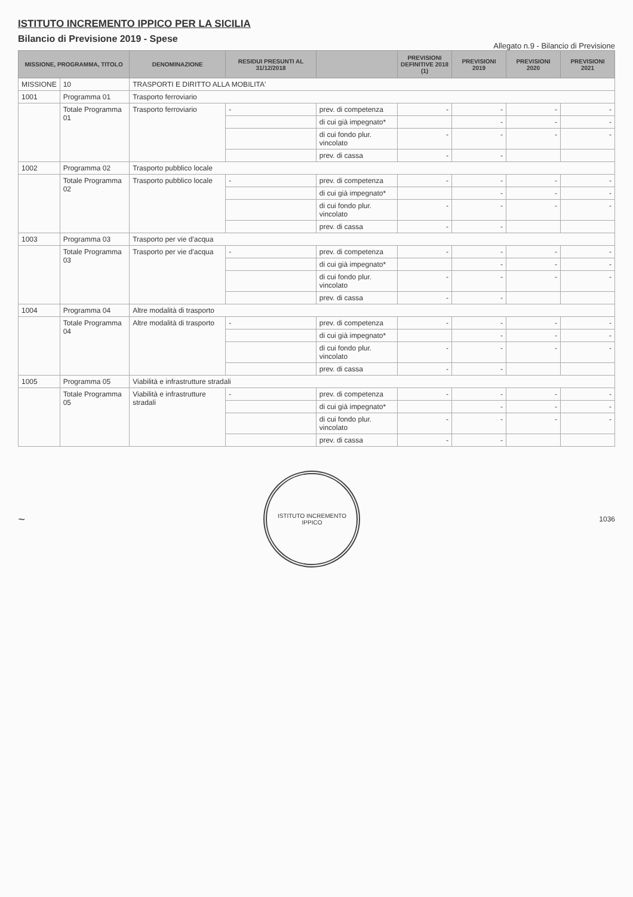ISTITUTO INCREMENTO IPPICO PER LA SICILIA
Bilancio di Previsione 2019 - Spese
Allegato n.9 - Bilancio di Previsione
| MISSIONE, PROGRAMMA, TITOLO | | DENOMINAZIONE | RESIDUI PRESUNTI AL 31/12/2018 | | PREVISIONI DEFINITIVE 2018 (1) | PREVISIONI 2019 | PREVISIONI 2020 | PREVISIONI 2021 |
| --- | --- | --- | --- | --- | --- | --- | --- | --- |
| MISSIONE | 10 | TRASPORTI E DIRITTO ALLA MOBILITA' | | | | | | |
| 1001 | Programma 01 | Trasporto ferroviario | | | | | | |
| | Totale Programma 01 | Trasporto ferroviario | - | prev. di competenza | - | - | - | - |
| | | | | di cui già impegnato* | | - | - | - |
| | | | | di cui fondo plur. vincolato | - | - | - | - |
| | | | | prev. di cassa | - | - | | |
| 1002 | Programma 02 | Trasporto pubblico locale | | | | | | |
| | Totale Programma 02 | Trasporto pubblico locale | - | prev. di competenza | - | - | - | - |
| | | | | di cui già impegnato* | | - | - | - |
| | | | | di cui fondo plur. vincolato | - | - | - | - |
| | | | | prev. di cassa | - | - | | |
| 1003 | Programma 03 | Trasporto per vie d'acqua | | | | | | |
| | Totale Programma 03 | Trasporto per vie d'acqua | - | prev. di competenza | - | - | - | - |
| | | | | di cui già impegnato* | | - | - | - |
| | | | | di cui fondo plur. vincolato | - | - | - | - |
| | | | | prev. di cassa | - | - | | |
| 1004 | Programma 04 | Altre modalità di trasporto | | | | | | |
| | Totale Programma 04 | Altre modalità di trasporto | - | prev. di competenza | - | - | - | - |
| | | | | di cui già impegnato* | | - | - | - |
| | | | | di cui fondo plur. vincolato | - | - | - | - |
| | | | | prev. di cassa | - | - | | |
| 1005 | Programma 05 | Viabilità e infrastrutture stradali | | | | | | |
| | Totale Programma 05 | Viabilità e infrastrutture stradali | - | prev. di competenza | - | - | - | - |
| | | | | di cui già impegnato* | | - | - | - |
| | | | | di cui fondo plur. vincolato | - | - | - | - |
| | | | | prev. di cassa | - | - | | |
~
ISTITUTO INCREMENTO IPPICO
1036